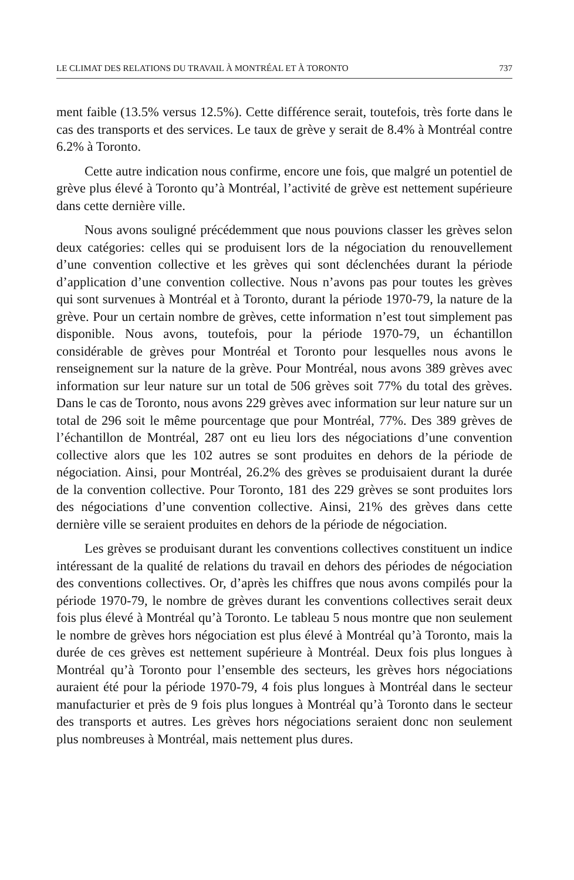LE CLIMAT DES RELATIONS DU TRAVAIL À MONTRÉAL ET À TORONTO 737
ment faible (13.5% versus 12.5%). Cette différence serait, toutefois, très forte dans le cas des transports et des services. Le taux de grève y serait de 8.4% à Montréal contre 6.2% à Toronto.
Cette autre indication nous confirme, encore une fois, que malgré un potentiel de grève plus élevé à Toronto qu’à Montréal, l’activité de grève est nettement supérieure dans cette dernière ville.
Nous avons souligné précédemment que nous pouvions classer les grèves selon deux catégories: celles qui se produisent lors de la négociation du renouvellement d’une convention collective et les grèves qui sont déclenchées durant la période d’application d’une convention collective. Nous n’avons pas pour toutes les grèves qui sont survenues à Montréal et à Toronto, durant la période 1970-79, la nature de la grève. Pour un certain nombre de grèves, cette information n’est tout simplement pas disponible. Nous avons, toutefois, pour la période 1970-79, un échantillon considérable de grèves pour Montréal et Toronto pour lesquelles nous avons le renseignement sur la nature de la grève. Pour Montréal, nous avons 389 grèves avec information sur leur nature sur un total de 506 grèves soit 77% du total des grèves. Dans le cas de Toronto, nous avons 229 grèves avec information sur leur nature sur un total de 296 soit le même pourcentage que pour Montréal, 77%. Des 389 grèves de l’échantillon de Montréal, 287 ont eu lieu lors des négociations d’une convention collective alors que les 102 autres se sont produites en dehors de la période de négociation. Ainsi, pour Montréal, 26.2% des grèves se produisaient durant la durée de la convention collective. Pour Toronto, 181 des 229 grèves se sont produites lors des négociations d’une convention collective. Ainsi, 21% des grèves dans cette dernière ville se seraient produites en dehors de la période de négociation.
Les grèves se produisant durant les conventions collectives constituent un indice intéressant de la qualité de relations du travail en dehors des périodes de négociation des conventions collectives. Or, d’après les chiffres que nous avons compilés pour la période 1970-79, le nombre de grèves durant les conventions collectives serait deux fois plus élevé à Montréal qu’à Toronto. Le tableau 5 nous montre que non seulement le nombre de grèves hors négociation est plus élevé à Montréal qu’à Toronto, mais la durée de ces grèves est nettement supérieure à Montréal. Deux fois plus longues à Montréal qu’à Toronto pour l’ensemble des secteurs, les grèves hors négociations auraient été pour la période 1970-79, 4 fois plus longues à Montréal dans le secteur manufacturier et près de 9 fois plus longues à Montréal qu’à Toronto dans le secteur des transports et autres. Les grèves hors négociations seraient donc non seulement plus nombreuses à Montréal, mais nettement plus dures.